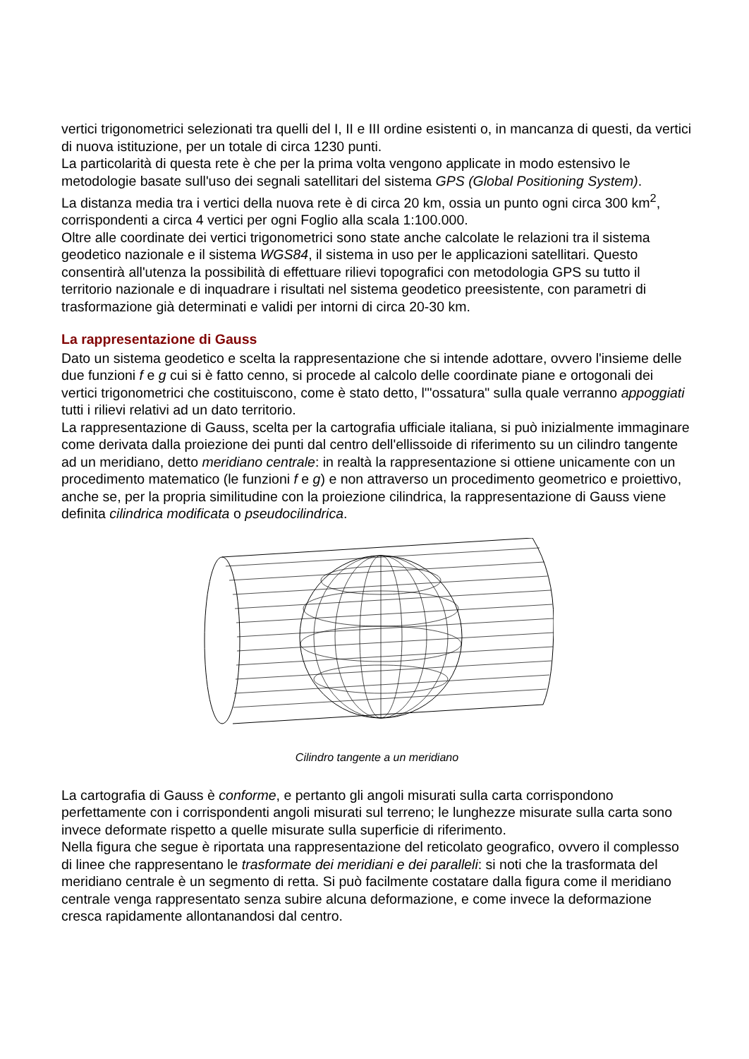vertici trigonometrici selezionati tra quelli del I, II e III ordine esistenti o, in mancanza di questi, da vertici di nuova istituzione, per un totale di circa 1230 punti.
La particolarità di questa rete è che per la prima volta vengono applicate in modo estensivo le metodologie basate sull'uso dei segnali satellitari del sistema GPS (Global Positioning System).
La distanza media tra i vertici della nuova rete è di circa 20 km, ossia un punto ogni circa 300 km<sup>2</sup>, corrispondenti a circa 4 vertici per ogni Foglio alla scala 1:100.000.
Oltre alle coordinate dei vertici trigonometrici sono state anche calcolate le relazioni tra il sistema geodetico nazionale e il sistema WGS84, il sistema in uso per le applicazioni satellitari. Questo consentirà all'utenza la possibilità di effettuare rilievi topografici con metodologia GPS su tutto il territorio nazionale e di inquadrare i risultati nel sistema geodetico preesistente, con parametri di trasformazione già determinati e validi per intorni di circa 20-30 km.
La rappresentazione di Gauss
Dato un sistema geodetico e scelta la rappresentazione che si intende adottare, ovvero l'insieme delle due funzioni f e g cui si è fatto cenno, si procede al calcolo delle coordinate piane e ortogonali dei vertici trigonometrici che costituiscono, come è stato detto, l'"ossatura" sulla quale verranno appoggiati tutti i rilievi relativi ad un dato territorio.
La rappresentazione di Gauss, scelta per la cartografia ufficiale italiana, si può inizialmente immaginare come derivata dalla proiezione dei punti dal centro dell'ellissoide di riferimento su un cilindro tangente ad un meridiano, detto meridiano centrale: in realtà la rappresentazione si ottiene unicamente con un procedimento matematico (le funzioni f e g) e non attraverso un procedimento geometrico e proiettivo, anche se, per la propria similitudine con la proiezione cilindrica, la rappresentazione di Gauss viene definita cilindrica modificata o pseudocilindrica.
Cilindro tangente a un meridiano
La cartografia di Gauss è conforme, e pertanto gli angoli misurati sulla carta corrispondono perfettamente con i corrispondenti angoli misurati sul terreno; le lunghezze misurate sulla carta sono invece deformate rispetto a quelle misurate sulla superficie di riferimento.
Nella figura che segue è riportata una rappresentazione del reticolato geografico, ovvero il complesso di linee che rappresentano le trasformate dei meridiani e dei paralleli: si noti che la trasformata del meridiano centrale è un segmento di retta. Si può facilmente costatare dalla figura come il meridiano centrale venga rappresentato senza subire alcuna deformazione, e come invece la deformazione cresca rapidamente allontanandosi dal centro.